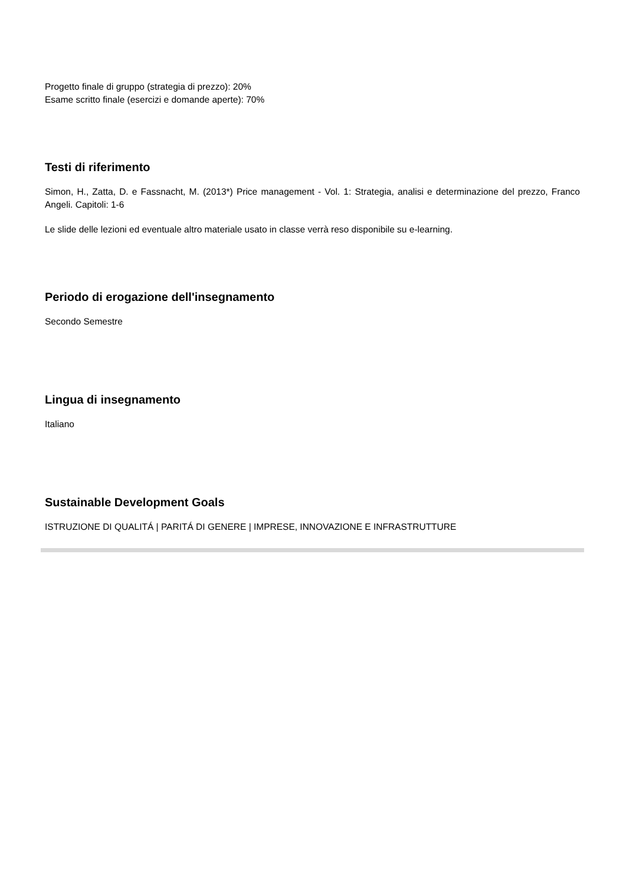Progetto finale di gruppo (strategia di prezzo): 20%
Esame scritto finale (esercizi e domande aperte): 70%
Testi di riferimento
Simon, H., Zatta, D. e Fassnacht, M. (2013*) Price management - Vol. 1: Strategia, analisi e determinazione del prezzo, Franco Angeli. Capitoli: 1-6
Le slide delle lezioni ed eventuale altro materiale usato in classe verrà reso disponibile su e-learning.
Periodo di erogazione dell'insegnamento
Secondo Semestre
Lingua di insegnamento
Italiano
Sustainable Development Goals
ISTRUZIONE DI QUALITÁ | PARITÁ DI GENERE | IMPRESE, INNOVAZIONE E INFRASTRUTTURE